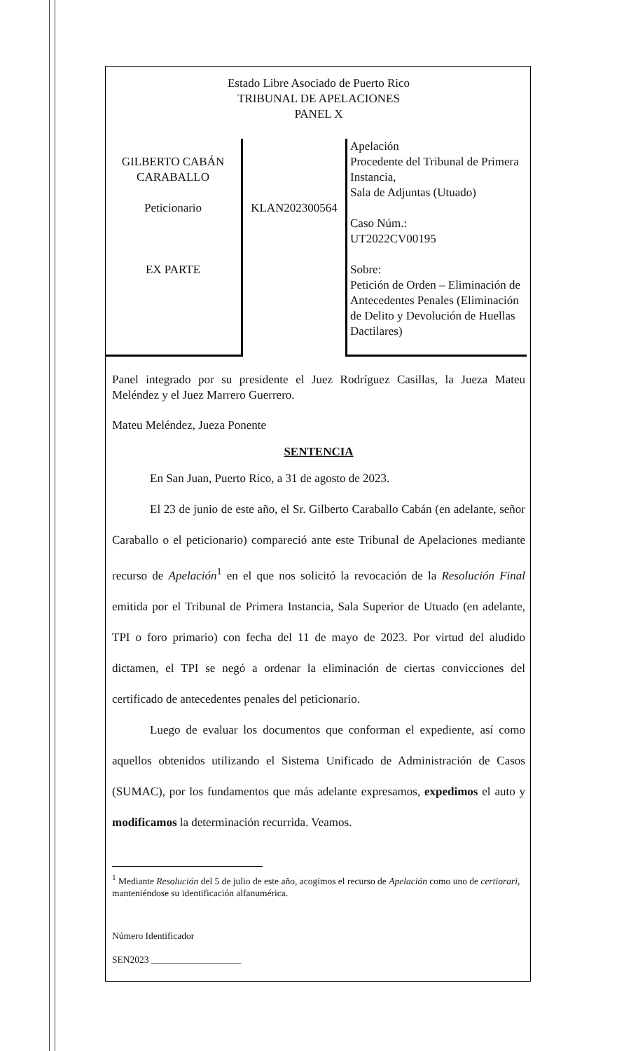Estado Libre Asociado de Puerto Rico
TRIBUNAL DE APELACIONES
PANEL X
| GILBERTO CABÁN CARABALLO Peticionario EX PARTE | KLAN202300564 | Apelación Procedente del Tribunal de Primera Instancia, Sala de Adjuntas (Utuado) Caso Núm.: UT2022CV00195 Sobre: Petición de Orden – Eliminación de Antecedentes Penales (Eliminación de Delito y Devolución de Huellas Dactilares) |
Panel integrado por su presidente el Juez Rodríguez Casillas, la Jueza Mateu Meléndez y el Juez Marrero Guerrero.
Mateu Meléndez, Jueza Ponente
SENTENCIA
En San Juan, Puerto Rico, a 31 de agosto de 2023.
El 23 de junio de este año, el Sr. Gilberto Caraballo Cabán (en adelante, señor Caraballo o el peticionario) compareció ante este Tribunal de Apelaciones mediante recurso de Apelación<sup>1</sup> en el que nos solicitó la revocación de la Resolución Final emitida por el Tribunal de Primera Instancia, Sala Superior de Utuado (en adelante, TPI o foro primario) con fecha del 11 de mayo de 2023. Por virtud del aludido dictamen, el TPI se negó a ordenar la eliminación de ciertas convicciones del certificado de antecedentes penales del peticionario.
Luego de evaluar los documentos que conforman el expediente, así como aquellos obtenidos utilizando el Sistema Unificado de Administración de Casos (SUMAC), por los fundamentos que más adelante expresamos, expedimos el auto y modificamos la determinación recurrida. Veamos.
<sup>1</sup> Mediante Resolución del 5 de julio de este año, acogimos el recurso de Apelación como uno de certiorari, manteniéndose su identificación alfanumérica.
Número Identificador
SEN2023 ___________________